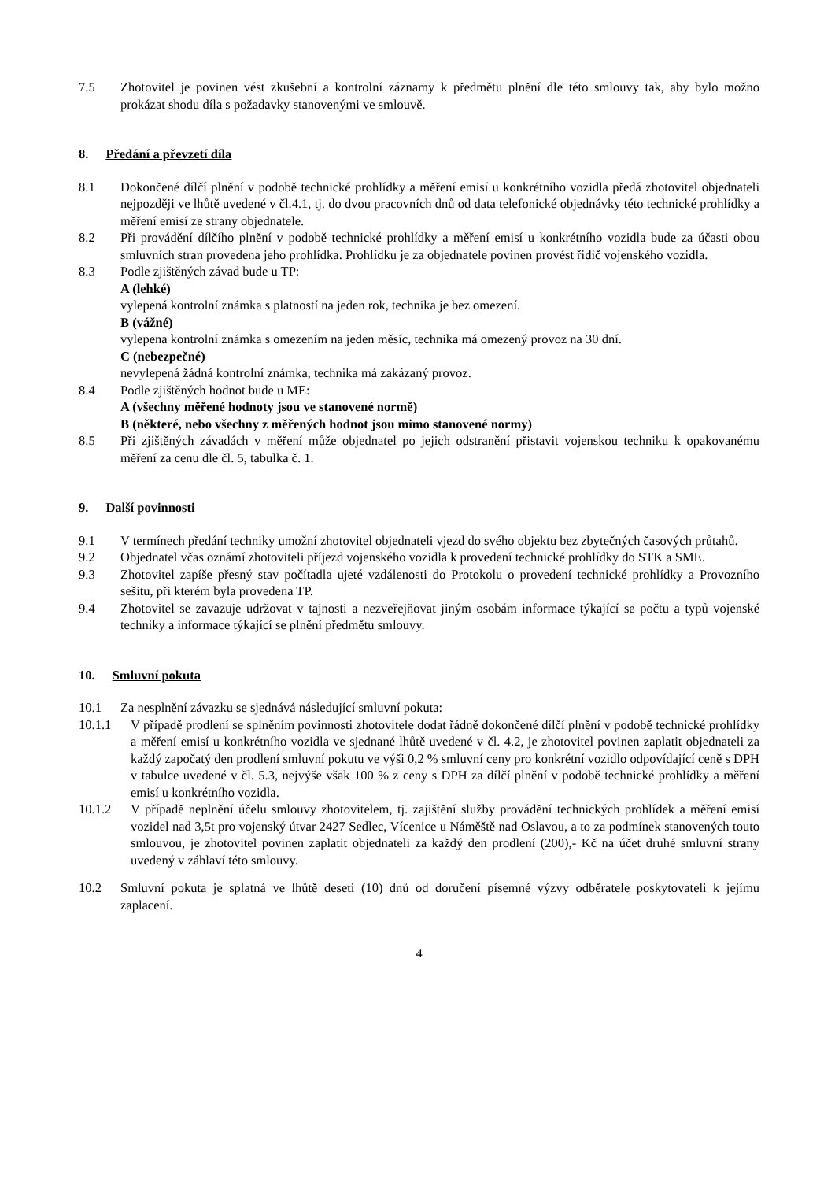7.5 Zhotovitel je povinen vést zkušební a kontrolní záznamy k předmětu plnění dle této smlouvy tak, aby bylo možno prokázat shodu díla s požadavky stanovenými ve smlouvě.
8. Předání a převzetí díla
8.1 Dokončené dílčí plnění v podobě technické prohlídky a měření emisí u konkrétního vozidla předá zhotovitel objednateli nejpozději ve lhůtě uvedené v čl.4.1, tj. do dvou pracovních dnů od data telefonické objednávky této technické prohlídky a měření emisí ze strany objednatele.
8.2 Při provádění dílčího plnění v podobě technické prohlídky a měření emisí u konkrétního vozidla bude za účasti obou smluvních stran provedena jeho prohlídka. Prohlídku je za objednatele povinen provést řidič vojenského vozidla.
8.3 Podle zjištěných závad bude u TP:
A (lehké)
vylepená kontrolní známka s platností na jeden rok, technika je bez omezení.
B (vážné)
vylepena kontrolní známka s omezením na jeden měsíc, technika má omezený provoz na 30 dní.
C (nebezpečné)
nevylepená žádná kontrolní známka, technika má zakázaný provoz.
8.4 Podle zjištěných hodnot bude u ME:
A (všechny měřené hodnoty jsou ve stanovené normě)
B (některé, nebo všechny z měřených hodnot jsou mimo stanovené normy)
8.5 Při zjištěných závadách v měření může objednatel po jejich odstranění přistavit vojenskou techniku k opakovanému měření za cenu dle čl. 5, tabulka č. 1.
9. Další povinnosti
9.1 V termínech předání techniky umožní zhotovitel objednateli vjezd do svého objektu bez zbytečných časových průtahů.
9.2 Objednatel včas oznámí zhotoviteli příjezd vojenského vozidla k provedení technické prohlídky do STK a SME.
9.3 Zhotovitel zapíše přesný stav počítadla ujeté vzdálenosti do Protokolu o provedení technické prohlídky a Provozního sešitu, při kterém byla provedena TP.
9.4 Zhotovitel se zavazuje udržovat v tajnosti a nezveřejňovat jiným osobám informace týkající se počtu a typů vojenské techniky a informace týkající se plnění předmětu smlouvy.
10. Smluvní pokuta
10.1 Za nesplnění závazku se sjednává následující smluvní pokuta:
10.1.1 V případě prodlení se splněním povinnosti zhotovitele dodat řádně dokončené dílčí plnění v podobě technické prohlídky a měření emisí u konkrétního vozidla ve sjednané lhůtě uvedené v čl. 4.2, je zhotovitel povinen zaplatit objednateli za každý započatý den prodlení smluvní pokutu ve výši 0,2 % smluvní ceny pro konkrétní vozidlo odpovídající ceně s DPH v tabulce uvedené v čl. 5.3, nejvýše však 100 % z ceny s DPH za dílčí plnění v podobě technické prohlídky a měření emisí u konkrétního vozidla.
10.1.2 V případě neplnění účelu smlouvy zhotovitelem, tj. zajištění služby provádění technických prohlídek a měření emisí vozidel nad 3,5t pro vojenský útvar 2427 Sedlec, Vícenice u Náměště nad Oslavou, a to za podmínek stanovených touto smlouvou, je zhotovitel povinen zaplatit objednateli za každý den prodlení (200),- Kč na účet druhé smluvní strany uvedený v záhlaví této smlouvy.
10.2 Smluvní pokuta je splatná ve lhůtě deseti (10) dnů od doručení písemné výzvy odběratele poskytovateli k jejímu zaplacení.
4